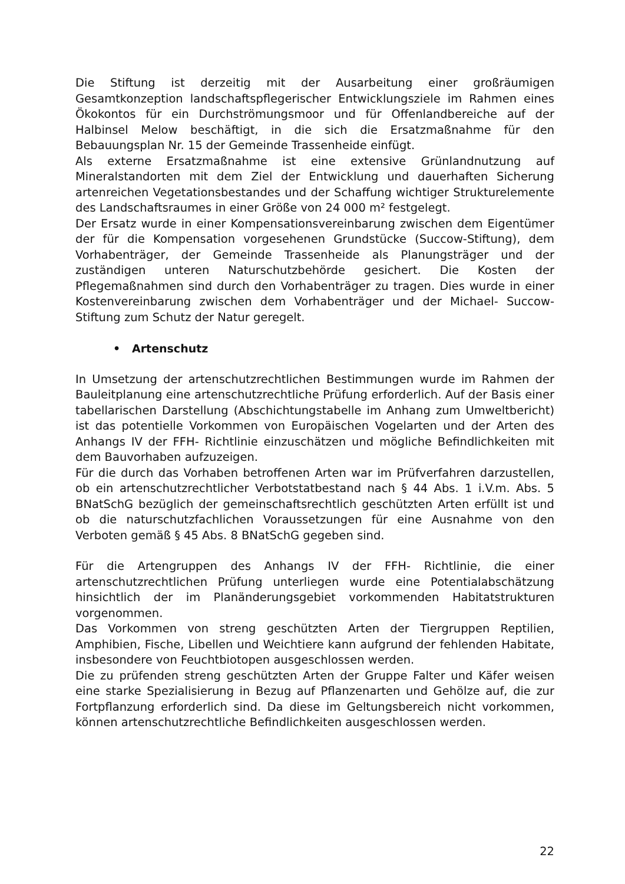Die Stiftung ist derzeitig mit der Ausarbeitung einer großräumigen Gesamtkonzeption landschaftspflegerischer Entwicklungsziele im Rahmen eines Ökokontos für ein Durchströmungsmoor und für Offenlandbereiche auf der Halbinsel Melow beschäftigt, in die sich die Ersatzmaßnahme für den Bebauungsplan Nr. 15 der Gemeinde Trassenheide einfügt.
Als externe Ersatzmaßnahme ist eine extensive Grünlandnutzung auf Mineralstandorten mit dem Ziel der Entwicklung und dauerhaften Sicherung artenreichen Vegetationsbestandes und der Schaffung wichtiger Strukturelemente des Landschaftsraumes in einer Größe von 24 000 m² festgelegt.
Der Ersatz wurde in einer Kompensationsvereinbarung zwischen dem Eigentümer der für die Kompensation vorgesehenen Grundstücke (Succow-Stiftung), dem Vorhabenträger, der Gemeinde Trassenheide als Planungsträger und der zuständigen unteren Naturschutzbehörde gesichert. Die Kosten der Pflegemaßnahmen sind durch den Vorhabenträger zu tragen. Dies wurde in einer Kostenvereinbarung zwischen dem Vorhabenträger und der Michael- Succow- Stiftung zum Schutz der Natur geregelt.
• Artenschutz
In Umsetzung der artenschutzrechtlichen Bestimmungen wurde im Rahmen der Bauleitplanung eine artenschutzrechtliche Prüfung erforderlich. Auf der Basis einer tabellarischen Darstellung (Abschichtungstabelle im Anhang zum Umweltbericht) ist das potentielle Vorkommen von Europäischen Vogelarten und der Arten des Anhangs IV der FFH- Richtlinie einzuschätzen und mögliche Befindlichkeiten mit dem Bauvorhaben aufzuzeigen.
Für die durch das Vorhaben betroffenen Arten war im Prüfverfahren darzustellen, ob ein artenschutzrechtlicher Verbotstatbestand nach § 44 Abs. 1 i.V.m. Abs. 5 BNatSchG bezüglich der gemeinschaftsrechtlich geschützten Arten erfüllt ist und ob die naturschutzfachlichen Voraussetzungen für eine Ausnahme von den Verboten gemäß § 45 Abs. 8 BNatSchG gegeben sind.
Für die Artengruppen des Anhangs IV der FFH- Richtlinie, die einer artenschutzrechtlichen Prüfung unterliegen wurde eine Potentialabschätzung hinsichtlich der im Planänderungsgebiet vorkommenden Habitatstrukturen vorgenommen.
Das Vorkommen von streng geschützten Arten der Tiergruppen Reptilien, Amphibien, Fische, Libellen und Weichtiere kann aufgrund der fehlenden Habitate, insbesondere von Feuchtbiotopen ausgeschlossen werden.
Die zu prüfenden streng geschützten Arten der Gruppe Falter und Käfer weisen eine starke Spezialisierung in Bezug auf Pflanzenarten und Gehölze auf, die zur Fortpflanzung erforderlich sind. Da diese im Geltungsbereich nicht vorkommen, können artenschutzrechtliche Befindlichkeiten ausgeschlossen werden.
22